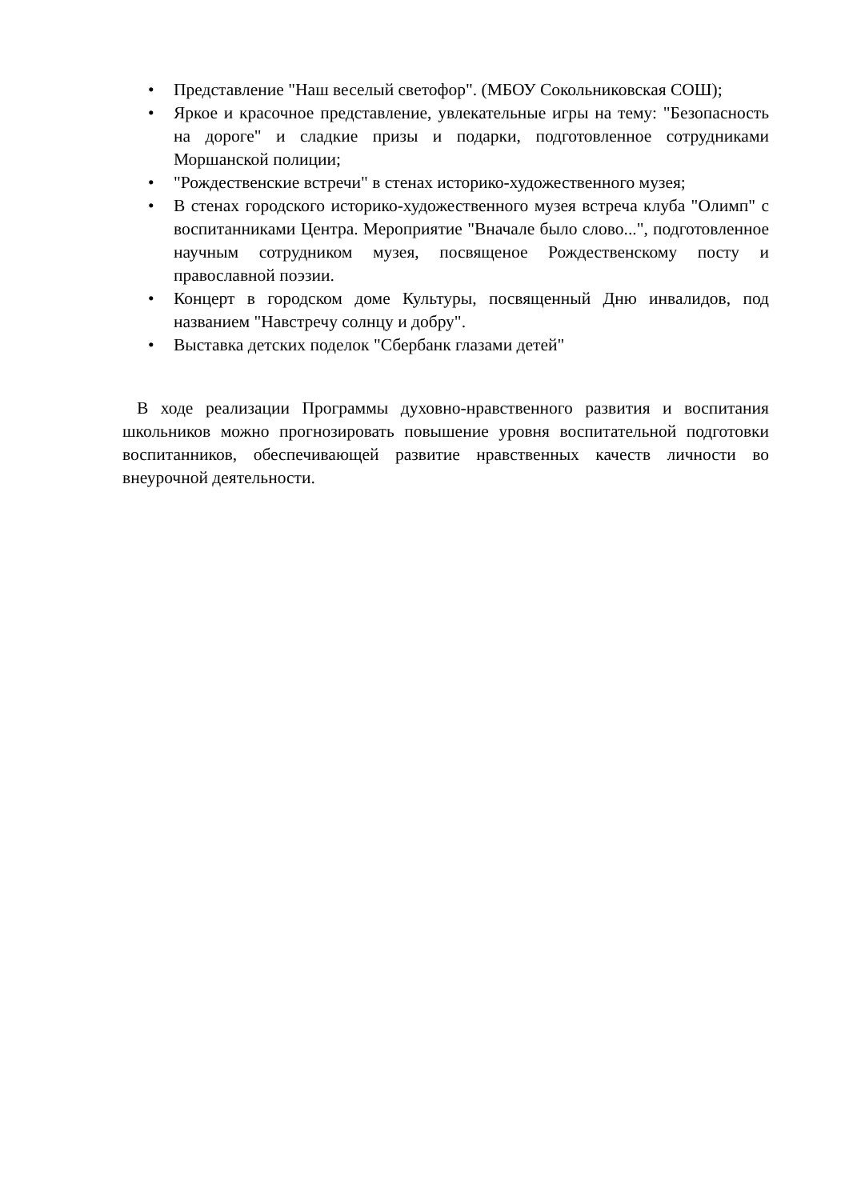• Представление "Наш веселый светофор". (МБОУ Сокольниковская СОШ);
• Яркое и красочное представление, увлекательные игры на тему: "Безопасность на дороге" и сладкие призы и подарки, подготовленное сотрудниками Моршанской полиции;
• "Рождественские встречи" в стенах историко-художественного музея;
• В стенах городского историко-художественного музея встреча клуба "Олимп" с воспитанниками Центра. Мероприятие "Вначале было слово...", подготовленное научным сотрудником музея, посвященое Рождественскому посту и православной поэзии.
• Концерт в городском доме Культуры, посвященный Дню инвалидов, под названием "Навстречу солнцу и добру".
• Выставка детских поделок "Сбербанк глазами детей"
В ходе реализации Программы духовно-нравственного развития и воспитания школьников можно прогнозировать повышение уровня воспитательной подготовки воспитанников, обеспечивающей развитие нравственных качеств личности во внеурочной деятельности.